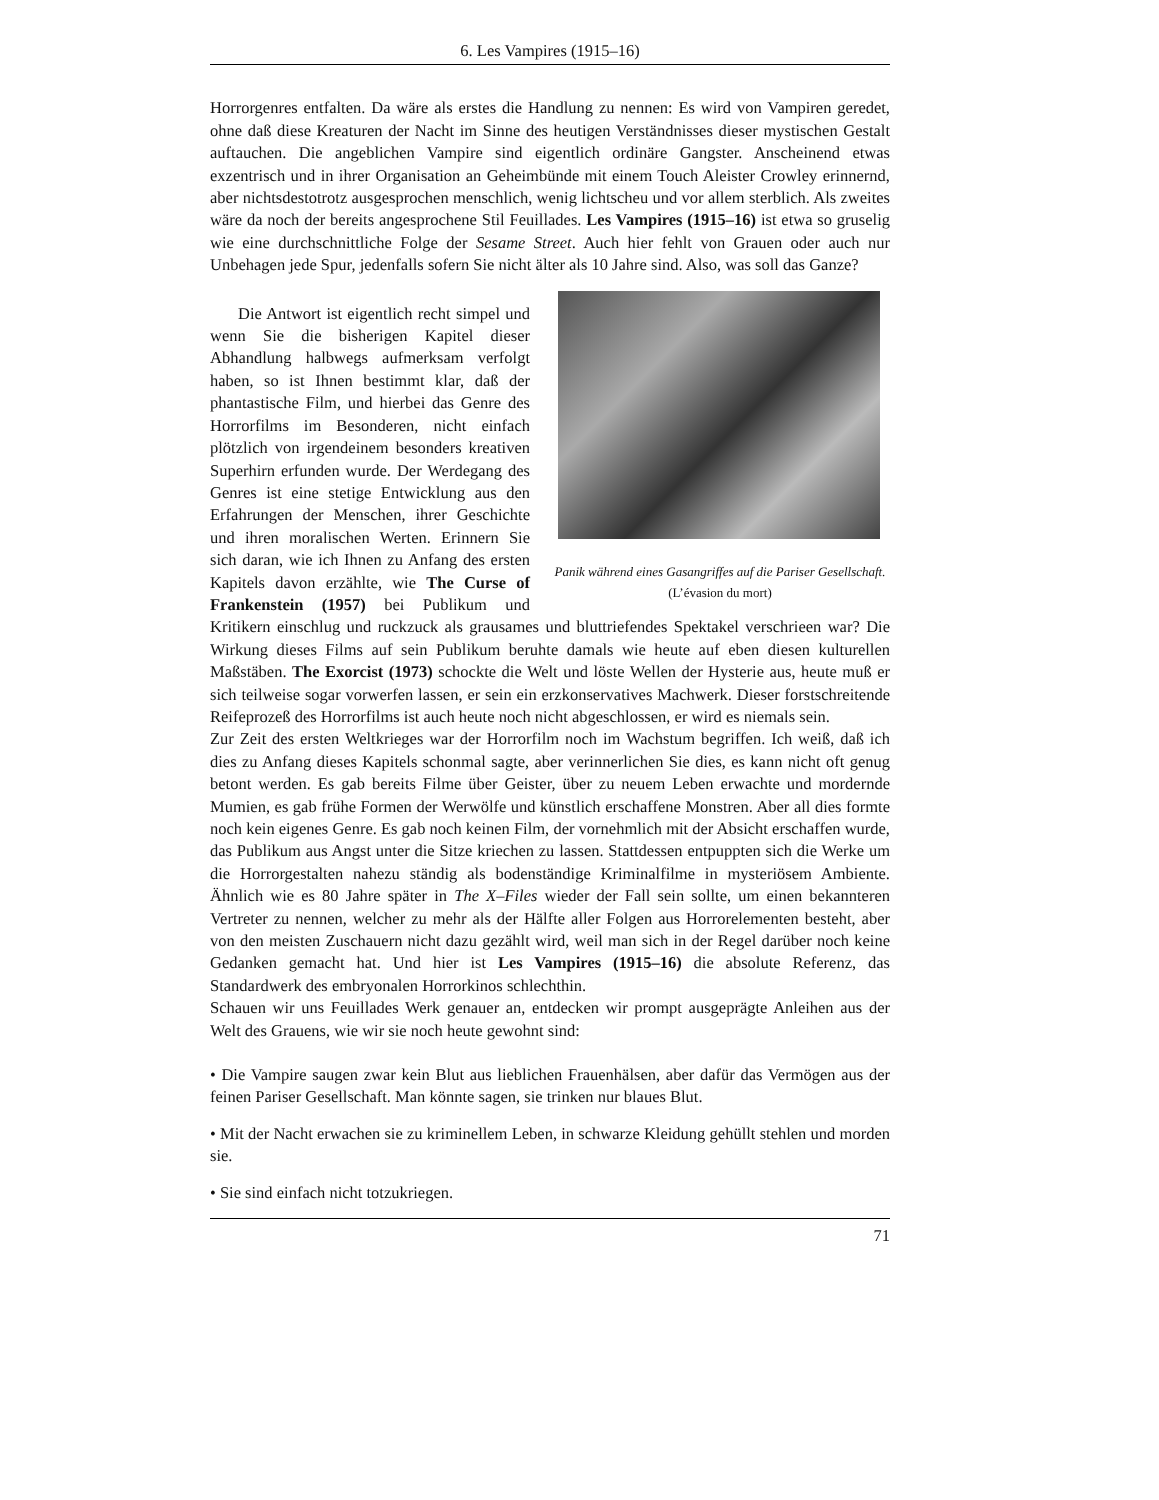6. Les Vampires (1915–16)
Horrorgenres entfalten. Da wäre als erstes die Handlung zu nennen: Es wird von Vampiren geredet, ohne daß diese Kreaturen der Nacht im Sinne des heutigen Verständnisses dieser mystischen Gestalt auftauchen. Die angeblichen Vampire sind eigentlich ordinäre Gangster. Anscheinend etwas exzentrisch und in ihrer Organisation an Geheimbünde mit einem Touch Aleister Crowley erinnernd, aber nichtsdestotrotz ausgesprochen menschlich, wenig lichtscheu und vor allem sterblich. Als zweites wäre da noch der bereits angesprochene Stil Feuillades. Les Vampires (1915–16) ist etwa so gruselig wie eine durchschnittliche Folge der Sesame Street. Auch hier fehlt von Grauen oder auch nur Unbehagen jede Spur, jedenfalls sofern Sie nicht älter als 10 Jahre sind. Also, was soll das Ganze?
Panik während eines Gasangriffes auf die Pariser Gesellschaft.
(L’évasion du mort)
Die Antwort ist eigentlich recht simpel und wenn Sie die bisherigen Kapitel dieser Abhandlung halbwegs aufmerksam verfolgt haben, so ist Ihnen bestimmt klar, daß der phantastische Film, und hierbei das Genre des Horrorfilms im Besonderen, nicht einfach plötzlich von irgendeinem besonders kreativen Superhirn erfunden wurde. Der Werdegang des Genres ist eine stetige Entwicklung aus den Erfahrungen der Menschen, ihrer Geschichte und ihren moralischen Werten. Erinnern Sie sich daran, wie ich Ihnen zu Anfang des ersten Kapitels davon erzählte, wie The Curse of Frankenstein (1957) bei Publikum und Kritikern einschlug und ruckzuck als grausames und bluttriefendes Spektakel verschrieen war? Die Wirkung dieses Films auf sein Publikum beruhte damals wie heute auf eben diesen kulturellen Maßstäben. The Exorcist (1973) schockte die Welt und löste Wellen der Hysterie aus, heute muß er sich teilweise sogar vorwerfen lassen, er sein ein erzkonservatives Machwerk. Dieser forstschreitende Reifeprozeß des Horrorfilms ist auch heute noch nicht abgeschlossen, er wird es niemals sein.
Zur Zeit des ersten Weltkrieges war der Horrorfilm noch im Wachstum begriffen. Ich weiß, daß ich dies zu Anfang dieses Kapitels schonmal sagte, aber verinnerlichen Sie dies, es kann nicht oft genug betont werden. Es gab bereits Filme über Geister, über zu neuem Leben erwachte und mordernde Mumien, es gab frühe Formen der Werwölfe und künstlich erschaffene Monstren. Aber all dies formte noch kein eigenes Genre. Es gab noch keinen Film, der vornehmlich mit der Absicht erschaffen wurde, das Publikum aus Angst unter die Sitze kriechen zu lassen. Stattdessen entpuppten sich die Werke um die Horrorgestalten nahezu ständig als bodenständige Kriminalfilme in mysteriösem Ambiente. Ähnlich wie es 80 Jahre später in The X–Files wieder der Fall sein sollte, um einen bekannteren Vertreter zu nennen, welcher zu mehr als der Hälfte aller Folgen aus Horrorelementen besteht, aber von den meisten Zuschauern nicht dazu gezählt wird, weil man sich in der Regel darüber noch keine Gedanken gemacht hat. Und hier ist Les Vampires (1915–16) die absolute Referenz, das Standardwerk des embryonalen Horrorkinos schlechthin.
Schauen wir uns Feuillades Werk genauer an, entdecken wir prompt ausgeprägte Anleihen aus der Welt des Grauens, wie wir sie noch heute gewohnt sind:
• Die Vampire saugen zwar kein Blut aus lieblichen Frauenhälsen, aber dafür das Vermögen aus der feinen Pariser Gesellschaft. Man könnte sagen, sie trinken nur blaues Blut.
• Mit der Nacht erwachen sie zu kriminellem Leben, in schwarze Kleidung gehüllt stehlen und morden sie.
• Sie sind einfach nicht totzukriegen.
71